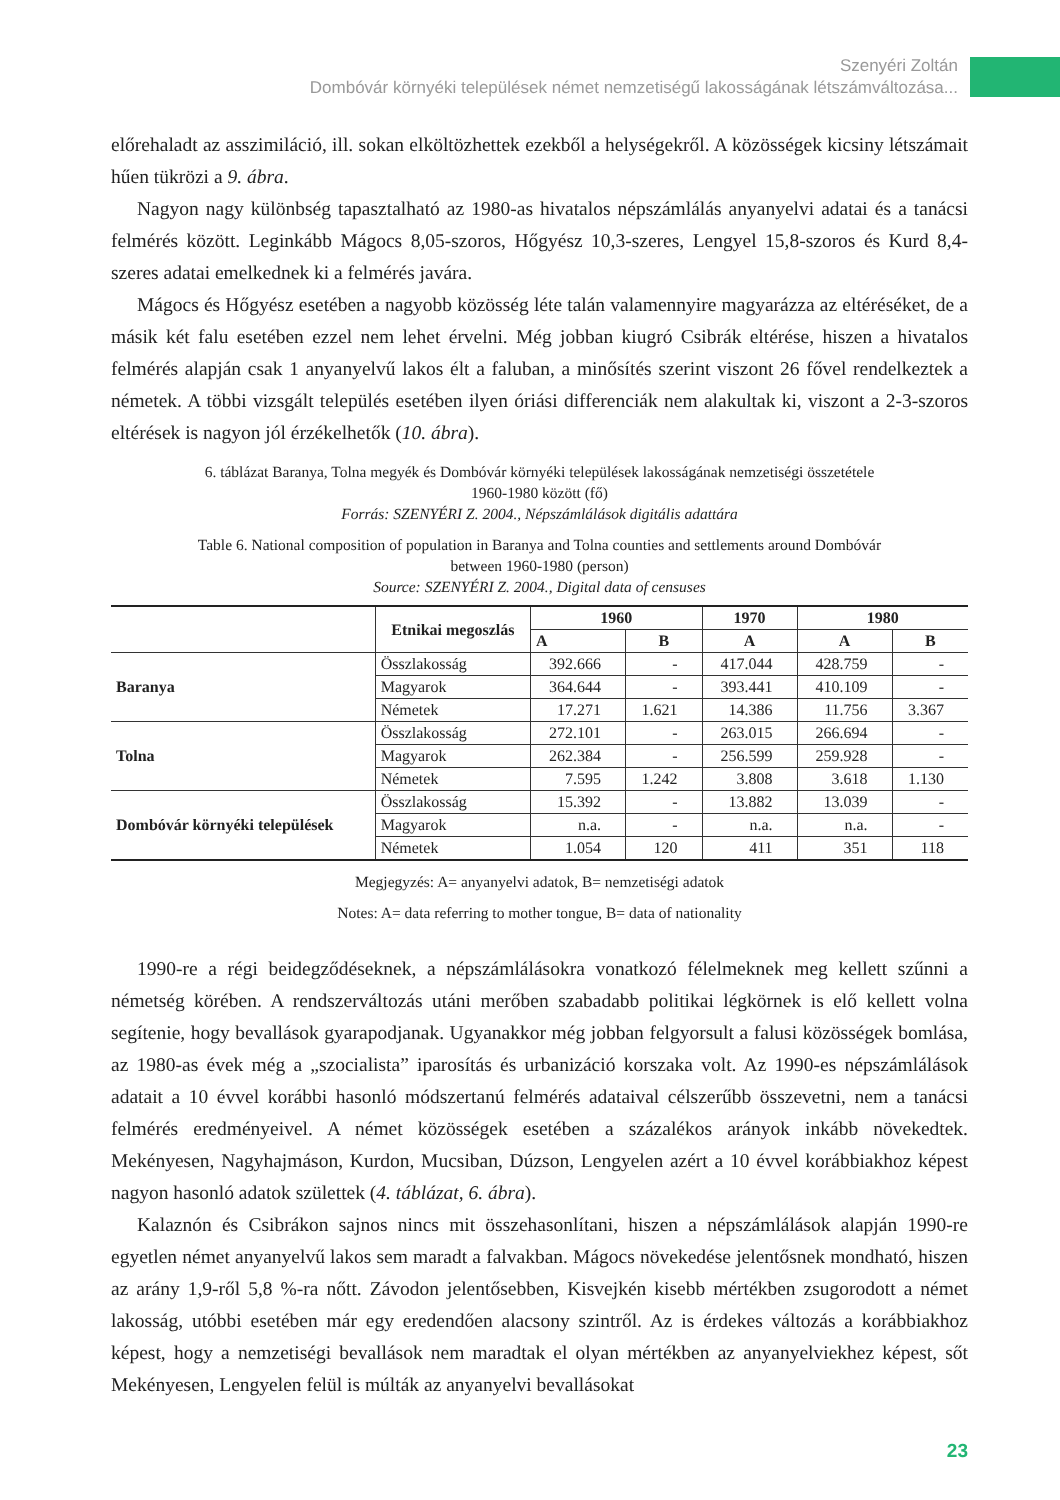Szenyéri Zoltán
Dombóvár környéki települések német nemzetiségű lakosságának létszámváltozása...
előrehaladt az asszimiláció, ill. sokan elköltözhettek ezekből a helységekről. A közösségek kicsiny létszámait hűen tükrözi a 9. ábra.
Nagyon nagy különbség tapasztalható az 1980-as hivatalos népszámlálás anyanyelvi adatai és a tanácsi felmérés között. Leginkább Mágocs 8,05-szoros, Hőgyész 10,3-szeres, Lengyel 15,8-szoros és Kurd 8,4-szeres adatai emelkednek ki a felmérés javára.
Mágocs és Hőgyész esetében a nagyobb közösség léte talán valamennyire magyarázza az eltéréséket, de a másik két falu esetében ezzel nem lehet érvelni. Még jobban kiugró Csibrák eltérése, hiszen a hivatalos felmérés alapján csak 1 anyanyelvű lakos élt a faluban, a minősítés szerint viszont 26 fővel rendelkeztek a németek. A többi vizsgált település esetében ilyen óriási differenciák nem alakultak ki, viszont a 2-3-szoros eltérések is nagyon jól érzékelhetők (10. ábra).
6. táblázat Baranya, Tolna megyék és Dombóvár környéki települések lakosságának nemzetiségi összetétele
1960-1980 között (fő)
Forrás: SZENYÉRI Z. 2004., Népszámlálások digitális adattára
Table 6. National composition of population in Baranya and Tolna counties and settlements around Dombóvár
between 1960-1980 (person)
Source: SZENYÉRI Z. 2004., Digital data of censuses
| | Etnikai megoszlás | 1960 | | 1970 | 1980 | |
| --- | --- | --- | --- | --- | --- | --- |
| | | A | B | A | A | B |
| Baranya | Összlakosság | 392.666 | - | 417.044 | 428.759 | - |
| | Magyarok | 364.644 | - | 393.441 | 410.109 | - |
| | Németek | 17.271 | 1.621 | 14.386 | 11.756 | 3.367 |
| Tolna | Összlakosság | 272.101 | - | 263.015 | 266.694 | - |
| | Magyarok | 262.384 | - | 256.599 | 259.928 | - |
| | Németek | 7.595 | 1.242 | 3.808 | 3.618 | 1.130 |
| Dombóvár környéki települések | Összlakosság | 15.392 | - | 13.882 | 13.039 | - |
| | Magyarok | n.a. | - | n.a. | n.a. | - |
| | Németek | 1.054 | 120 | 411 | 351 | 118 |
Megjegyzés: A= anyanyelvi adatok, B= nemzetiségi adatok
Notes: A= data referring to mother tongue, B= data of nationality
1990-re a régi beidegződéseknek, a népszámlálásokra vonatkozó félelmeknek meg kellett szűnni a németség körében. A rendszerváltozás utáni merőben szabadabb politikai légkörnek is elő kellett volna segítenie, hogy bevallások gyarapodjanak. Ugyanakkor még jobban felgyorsult a falusi közösségek bomlása, az 1980-as évek még a „szocialista” iparosítás és urbanizáció korszaka volt. Az 1990-es népszámlálások adatait a 10 évvel korábbi hasonló módszertanú felmérés adataival célszerűbb összevetni, nem a tanácsi felmérés eredményeivel. A német közösségek esetében a százalékos arányok inkább növekedtek. Mekényesen, Nagyhajmáson, Kurdon, Mucsiban, Dúzson, Lengyelen azért a 10 évvel korábbiakhoz képest nagyon hasonló adatok születtek (4. táblázat, 6. ábra).
Kalaznón és Csibrákon sajnos nincs mit összehasonlítani, hiszen a népszámlálások alapján 1990-re egyetlen német anyanyelvű lakos sem maradt a falvakban. Mágocs növekedése jelentősnek mondható, hiszen az arány 1,9-ről 5,8 %-ra nőtt. Závodon jelentősebben, Kisvejkén kisebb mértékben zsugorodott a német lakosság, utóbbi esetében már egy eredendően alacsony szintről. Az is érdekes változás a korábbiakhoz képest, hogy a nemzetiségi bevallások nem maradtak el olyan mértékben az anyanyelviekhez képest, sőt Mekényesen, Lengyelen felül is múlták az anyanyelvi bevallásokat
23